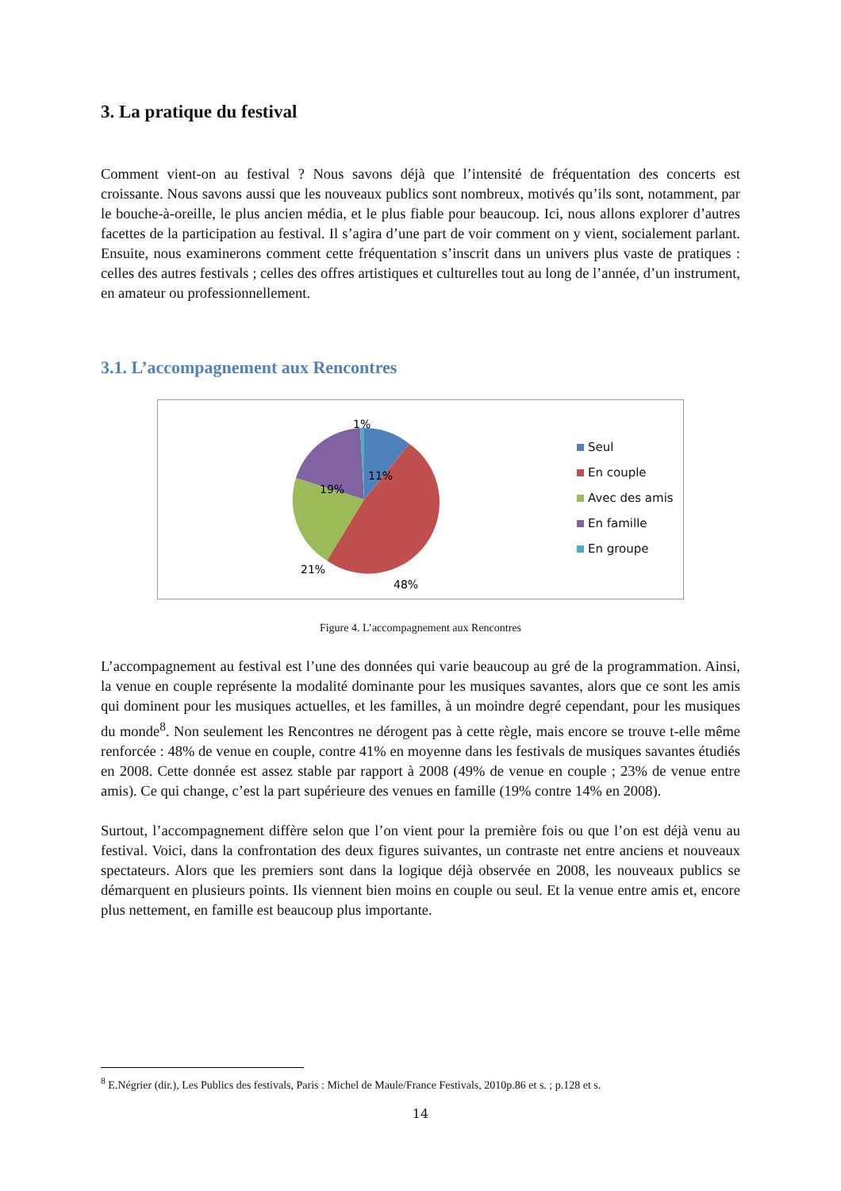3. La pratique du festival
Comment vient-on au festival ? Nous savons déjà que l’intensité de fréquentation des concerts est croissante. Nous savons aussi que les nouveaux publics sont nombreux, motivés qu’ils sont, notamment, par le bouche-à-oreille, le plus ancien média, et le plus fiable pour beaucoup. Ici, nous allons explorer d’autres facettes de la participation au festival. Il s’agira d’une part de voir comment on y vient, socialement parlant. Ensuite, nous examinerons comment cette fréquentation s’inscrit dans un univers plus vaste de pratiques : celles des autres festivals ; celles des offres artistiques et culturelles tout au long de l’année, d’un instrument, en amateur ou professionnellement.
3.1. L’accompagnement aux Rencontres
1%
11%
19%
21%
48%
Seul
En couple
Avec des amis
En famille
En groupe
Figure 4. L’accompagnement aux Rencontres
L’accompagnement au festival est l’une des données qui varie beaucoup au gré de la programmation. Ainsi, la venue en couple représente la modalité dominante pour les musiques savantes, alors que ce sont les amis qui dominent pour les musiques actuelles, et les familles, à un moindre degré cependant, pour les musiques du monde<sup>8</sup>. Non seulement les Rencontres ne dérogent pas à cette règle, mais encore se trouve t-elle même renforcée : 48% de venue en couple, contre 41% en moyenne dans les festivals de musiques savantes étudiés en 2008. Cette donnée est assez stable par rapport à 2008 (49% de venue en couple ; 23% de venue entre amis). Ce qui change, c’est la part supérieure des venues en famille (19% contre 14% en 2008).
Surtout, l’accompagnement diffère selon que l’on vient pour la première fois ou que l’on est déjà venu au festival. Voici, dans la confrontation des deux figures suivantes, un contraste net entre anciens et nouveaux spectateurs. Alors que les premiers sont dans la logique déjà observée en 2008, les nouveaux publics se démarquent en plusieurs points. Ils viennent bien moins en couple ou seul. Et la venue entre amis et, encore plus nettement, en famille est beaucoup plus importante.
<sup>8</sup> E.Négrier (dir.), Les Publics des festivals, Paris : Michel de Maule/France Festivals, 2010p.86 et s. ; p.128 et s.
14